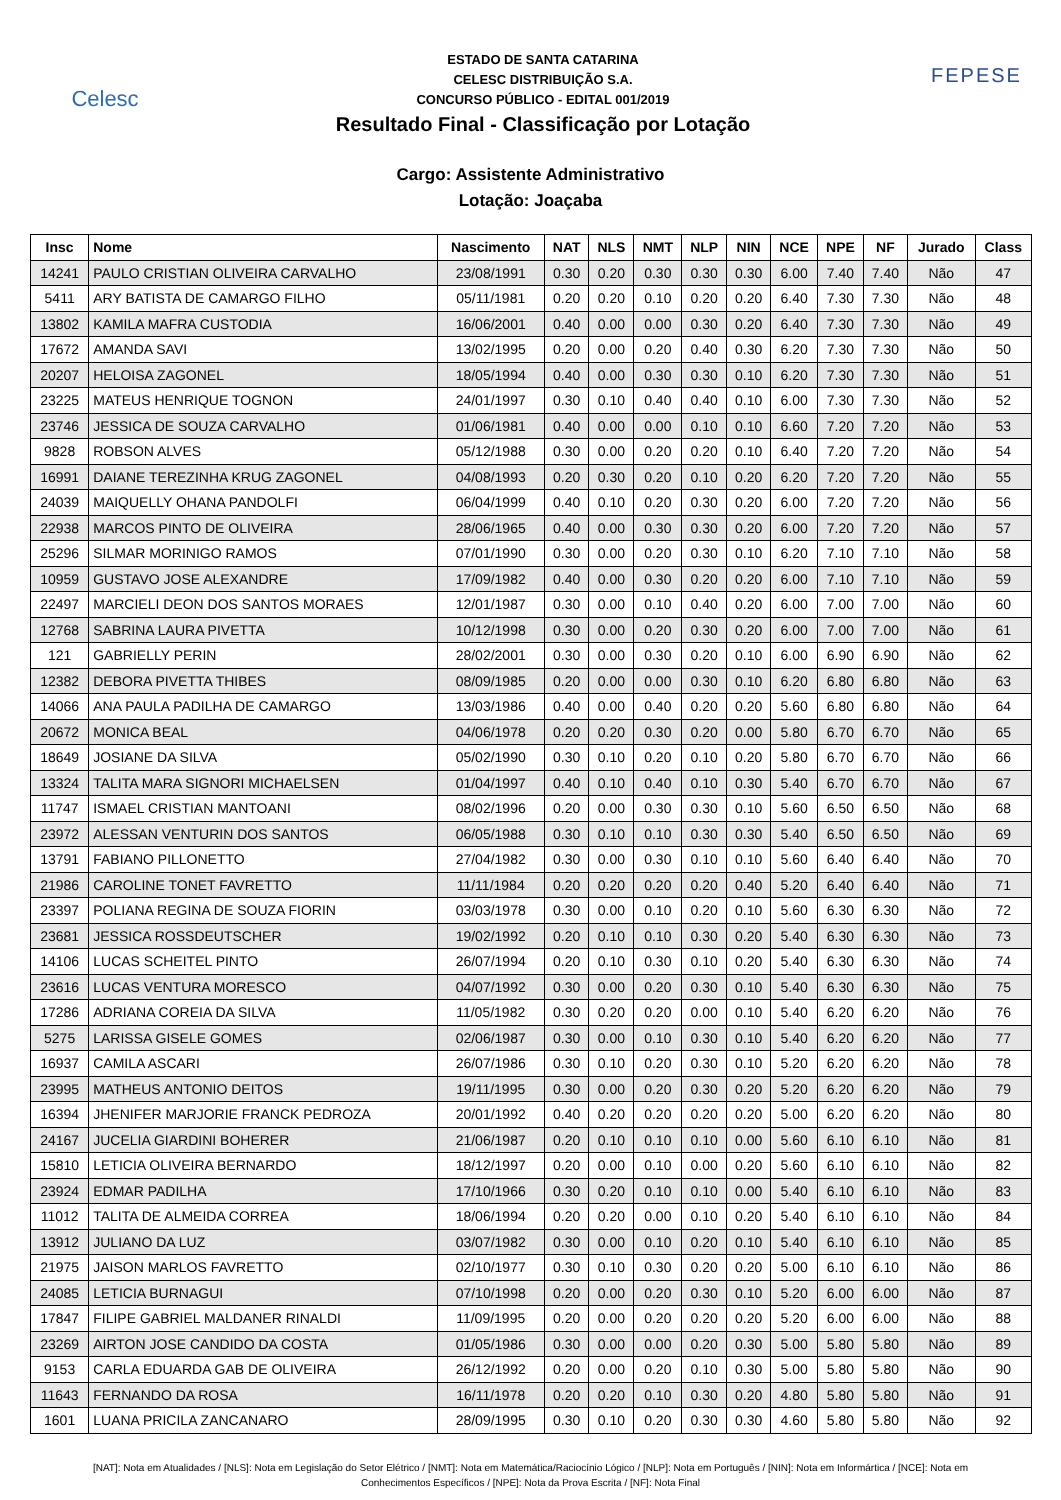Celesc
ESTADO DE SANTA CATARINA
CELESC DISTRIBUIÇÃO S.A.
CONCURSO PÚBLICO - EDITAL 001/2019
Resultado Final - Classificação por Lotação
FEPESE
Cargo: Assistente Administrativo
Lotação: Joaçaba
| Insc | Nome | Nascimento | NAT | NLS | NMT | NLP | NIN | NCE | NPE | NF | Jurado | Class |
| --- | --- | --- | --- | --- | --- | --- | --- | --- | --- | --- | --- | --- |
| 14241 | PAULO CRISTIAN OLIVEIRA CARVALHO | 23/08/1991 | 0.30 | 0.20 | 0.30 | 0.30 | 0.30 | 6.00 | 7.40 | 7.40 | Não | 47 |
| 5411 | ARY BATISTA DE CAMARGO FILHO | 05/11/1981 | 0.20 | 0.20 | 0.10 | 0.20 | 0.20 | 6.40 | 7.30 | 7.30 | Não | 48 |
| 13802 | KAMILA MAFRA CUSTODIA | 16/06/2001 | 0.40 | 0.00 | 0.00 | 0.30 | 0.20 | 6.40 | 7.30 | 7.30 | Não | 49 |
| 17672 | AMANDA SAVI | 13/02/1995 | 0.20 | 0.00 | 0.20 | 0.40 | 0.30 | 6.20 | 7.30 | 7.30 | Não | 50 |
| 20207 | HELOISA ZAGONEL | 18/05/1994 | 0.40 | 0.00 | 0.30 | 0.30 | 0.10 | 6.20 | 7.30 | 7.30 | Não | 51 |
| 23225 | MATEUS HENRIQUE TOGNON | 24/01/1997 | 0.30 | 0.10 | 0.40 | 0.40 | 0.10 | 6.00 | 7.30 | 7.30 | Não | 52 |
| 23746 | JESSICA DE SOUZA CARVALHO | 01/06/1981 | 0.40 | 0.00 | 0.00 | 0.10 | 0.10 | 6.60 | 7.20 | 7.20 | Não | 53 |
| 9828 | ROBSON ALVES | 05/12/1988 | 0.30 | 0.00 | 0.20 | 0.20 | 0.10 | 6.40 | 7.20 | 7.20 | Não | 54 |
| 16991 | DAIANE TEREZINHA KRUG ZAGONEL | 04/08/1993 | 0.20 | 0.30 | 0.20 | 0.10 | 0.20 | 6.20 | 7.20 | 7.20 | Não | 55 |
| 24039 | MAIQUELLY OHANA PANDOLFI | 06/04/1999 | 0.40 | 0.10 | 0.20 | 0.30 | 0.20 | 6.00 | 7.20 | 7.20 | Não | 56 |
| 22938 | MARCOS PINTO DE OLIVEIRA | 28/06/1965 | 0.40 | 0.00 | 0.30 | 0.30 | 0.20 | 6.00 | 7.20 | 7.20 | Não | 57 |
| 25296 | SILMAR MORINIGO RAMOS | 07/01/1990 | 0.30 | 0.00 | 0.20 | 0.30 | 0.10 | 6.20 | 7.10 | 7.10 | Não | 58 |
| 10959 | GUSTAVO JOSE ALEXANDRE | 17/09/1982 | 0.40 | 0.00 | 0.30 | 0.20 | 0.20 | 6.00 | 7.10 | 7.10 | Não | 59 |
| 22497 | MARCIELI DEON DOS SANTOS MORAES | 12/01/1987 | 0.30 | 0.00 | 0.10 | 0.40 | 0.20 | 6.00 | 7.00 | 7.00 | Não | 60 |
| 12768 | SABRINA LAURA PIVETTA | 10/12/1998 | 0.30 | 0.00 | 0.20 | 0.30 | 0.20 | 6.00 | 7.00 | 7.00 | Não | 61 |
| 121 | GABRIELLY PERIN | 28/02/2001 | 0.30 | 0.00 | 0.30 | 0.20 | 0.10 | 6.00 | 6.90 | 6.90 | Não | 62 |
| 12382 | DEBORA PIVETTA THIBES | 08/09/1985 | 0.20 | 0.00 | 0.00 | 0.30 | 0.10 | 6.20 | 6.80 | 6.80 | Não | 63 |
| 14066 | ANA PAULA PADILHA DE CAMARGO | 13/03/1986 | 0.40 | 0.00 | 0.40 | 0.20 | 0.20 | 5.60 | 6.80 | 6.80 | Não | 64 |
| 20672 | MONICA BEAL | 04/06/1978 | 0.20 | 0.20 | 0.30 | 0.20 | 0.00 | 5.80 | 6.70 | 6.70 | Não | 65 |
| 18649 | JOSIANE DA SILVA | 05/02/1990 | 0.30 | 0.10 | 0.20 | 0.10 | 0.20 | 5.80 | 6.70 | 6.70 | Não | 66 |
| 13324 | TALITA MARA SIGNORI MICHAELSEN | 01/04/1997 | 0.40 | 0.10 | 0.40 | 0.10 | 0.30 | 5.40 | 6.70 | 6.70 | Não | 67 |
| 11747 | ISMAEL CRISTIAN MANTOANI | 08/02/1996 | 0.20 | 0.00 | 0.30 | 0.30 | 0.10 | 5.60 | 6.50 | 6.50 | Não | 68 |
| 23972 | ALESSAN VENTURIN DOS SANTOS | 06/05/1988 | 0.30 | 0.10 | 0.10 | 0.30 | 0.30 | 5.40 | 6.50 | 6.50 | Não | 69 |
| 13791 | FABIANO PILLONETTO | 27/04/1982 | 0.30 | 0.00 | 0.30 | 0.10 | 0.10 | 5.60 | 6.40 | 6.40 | Não | 70 |
| 21986 | CAROLINE TONET FAVRETTO | 11/11/1984 | 0.20 | 0.20 | 0.20 | 0.20 | 0.40 | 5.20 | 6.40 | 6.40 | Não | 71 |
| 23397 | POLIANA REGINA DE SOUZA FIORIN | 03/03/1978 | 0.30 | 0.00 | 0.10 | 0.20 | 0.10 | 5.60 | 6.30 | 6.30 | Não | 72 |
| 23681 | JESSICA ROSSDEUTSCHER | 19/02/1992 | 0.20 | 0.10 | 0.10 | 0.30 | 0.20 | 5.40 | 6.30 | 6.30 | Não | 73 |
| 14106 | LUCAS SCHEITEL PINTO | 26/07/1994 | 0.20 | 0.10 | 0.30 | 0.10 | 0.20 | 5.40 | 6.30 | 6.30 | Não | 74 |
| 23616 | LUCAS VENTURA MORESCO | 04/07/1992 | 0.30 | 0.00 | 0.20 | 0.30 | 0.10 | 5.40 | 6.30 | 6.30 | Não | 75 |
| 17286 | ADRIANA COREIA DA SILVA | 11/05/1982 | 0.30 | 0.20 | 0.20 | 0.00 | 0.10 | 5.40 | 6.20 | 6.20 | Não | 76 |
| 5275 | LARISSA GISELE GOMES | 02/06/1987 | 0.30 | 0.00 | 0.10 | 0.30 | 0.10 | 5.40 | 6.20 | 6.20 | Não | 77 |
| 16937 | CAMILA ASCARI | 26/07/1986 | 0.30 | 0.10 | 0.20 | 0.30 | 0.10 | 5.20 | 6.20 | 6.20 | Não | 78 |
| 23995 | MATHEUS ANTONIO DEITOS | 19/11/1995 | 0.30 | 0.00 | 0.20 | 0.30 | 0.20 | 5.20 | 6.20 | 6.20 | Não | 79 |
| 16394 | JHENIFER MARJORIE FRANCK PEDROZA | 20/01/1992 | 0.40 | 0.20 | 0.20 | 0.20 | 0.20 | 5.00 | 6.20 | 6.20 | Não | 80 |
| 24167 | JUCELIA GIARDINI BOHERER | 21/06/1987 | 0.20 | 0.10 | 0.10 | 0.10 | 0.00 | 5.60 | 6.10 | 6.10 | Não | 81 |
| 15810 | LETICIA OLIVEIRA BERNARDO | 18/12/1997 | 0.20 | 0.00 | 0.10 | 0.00 | 0.20 | 5.60 | 6.10 | 6.10 | Não | 82 |
| 23924 | EDMAR PADILHA | 17/10/1966 | 0.30 | 0.20 | 0.10 | 0.10 | 0.00 | 5.40 | 6.10 | 6.10 | Não | 83 |
| 11012 | TALITA DE ALMEIDA CORREA | 18/06/1994 | 0.20 | 0.20 | 0.00 | 0.10 | 0.20 | 5.40 | 6.10 | 6.10 | Não | 84 |
| 13912 | JULIANO DA LUZ | 03/07/1982 | 0.30 | 0.00 | 0.10 | 0.20 | 0.10 | 5.40 | 6.10 | 6.10 | Não | 85 |
| 21975 | JAISON MARLOS FAVRETTO | 02/10/1977 | 0.30 | 0.10 | 0.30 | 0.20 | 0.20 | 5.00 | 6.10 | 6.10 | Não | 86 |
| 24085 | LETICIA BURNAGUI | 07/10/1998 | 0.20 | 0.00 | 0.20 | 0.30 | 0.10 | 5.20 | 6.00 | 6.00 | Não | 87 |
| 17847 | FILIPE GABRIEL MALDANER RINALDI | 11/09/1995 | 0.20 | 0.00 | 0.20 | 0.20 | 0.20 | 5.20 | 6.00 | 6.00 | Não | 88 |
| 23269 | AIRTON JOSE CANDIDO DA COSTA | 01/05/1986 | 0.30 | 0.00 | 0.00 | 0.20 | 0.30 | 5.00 | 5.80 | 5.80 | Não | 89 |
| 9153 | CARLA EDUARDA GAB DE OLIVEIRA | 26/12/1992 | 0.20 | 0.00 | 0.20 | 0.10 | 0.30 | 5.00 | 5.80 | 5.80 | Não | 90 |
| 11643 | FERNANDO DA ROSA | 16/11/1978 | 0.20 | 0.20 | 0.10 | 0.30 | 0.20 | 4.80 | 5.80 | 5.80 | Não | 91 |
| 1601 | LUANA PRICILA ZANCANARO | 28/09/1995 | 0.30 | 0.10 | 0.20 | 0.30 | 0.30 | 4.60 | 5.80 | 5.80 | Não | 92 |
[NAT]: Nota em Atualidades / [NLS]: Nota em Legislação do Setor Elétrico / [NMT]: Nota em Matemática/Raciocínio Lógico / [NLP]: Nota em Português / [NIN]: Nota em Informártica / [NCE]: Nota em Conhecimentos Específicos / [NPE]: Nota da Prova Escrita / [NF]: Nota Final